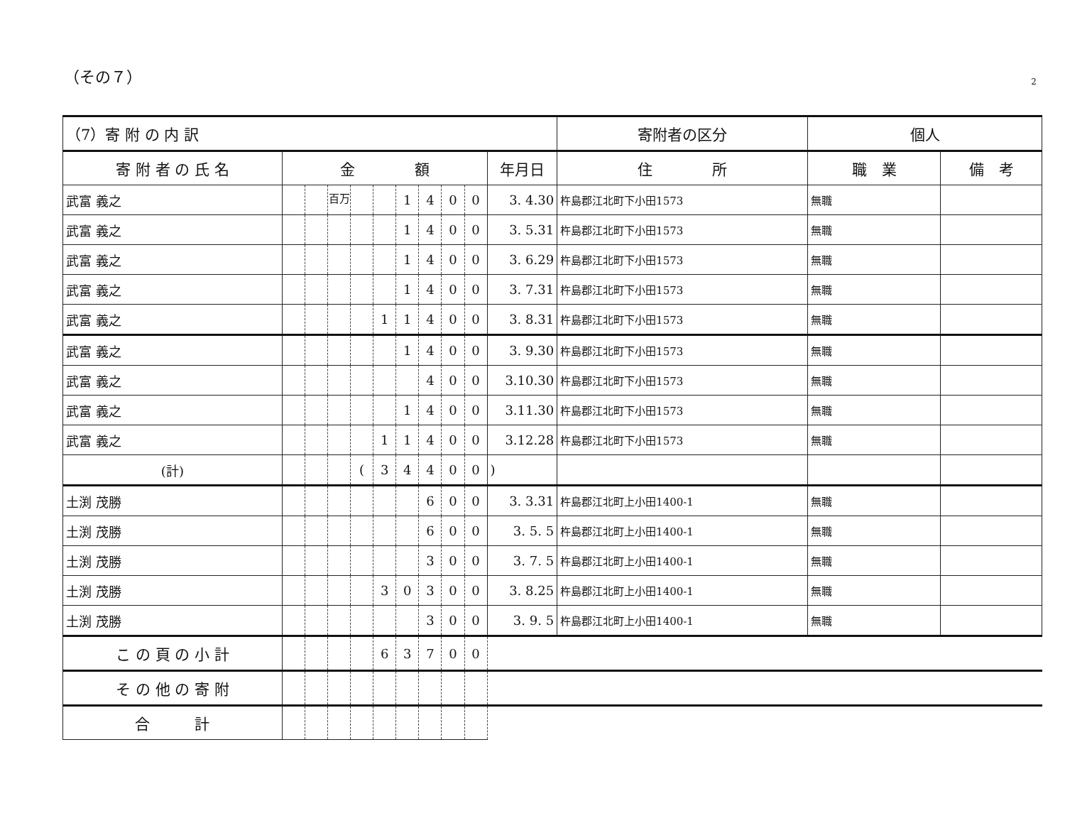（その７） 2
| （7）寄 附 の 内 訳 | | | | | | | | | | | 寄附者の区分 | 個人 | |
| --- | --- | --- | --- | --- | --- | --- | --- | --- | --- | --- | --- | --- | --- |
| 寄 附 者 の 氏 名 | 金 額 | | | | | | | | | 年月日 | 住 所 | 職 業 | 備 考 |
| 武富 義之 | | | <sup>百万</sup> | | | 1 | 4 | 0 | 0 | 3. 4.30 | 杵島郡江北町下小田1573 | 無職 | |
| 武富 義之 | | | | | | 1 | 4 | 0 | 0 | 3. 5.31 | 杵島郡江北町下小田1573 | 無職 | |
| 武富 義之 | | | | | | 1 | 4 | 0 | 0 | 3. 6.29 | 杵島郡江北町下小田1573 | 無職 | |
| 武富 義之 | | | | | | 1 | 4 | 0 | 0 | 3. 7.31 | 杵島郡江北町下小田1573 | 無職 | |
| 武富 義之 | | | | | 1 | 1 | 4 | 0 | 0 | 3. 8.31 | 杵島郡江北町下小田1573 | 無職 | |
| 武富 義之 | | | | | | 1 | 4 | 0 | 0 | 3. 9.30 | 杵島郡江北町下小田1573 | 無職 | |
| 武富 義之 | | | | | | | 4 | 0 | 0 | 3.10.30 | 杵島郡江北町下小田1573 | 無職 | |
| 武富 義之 | | | | | | 1 | 4 | 0 | 0 | 3.11.30 | 杵島郡江北町下小田1573 | 無職 | |
| 武富 義之 | | | | | 1 | 1 | 4 | 0 | 0 | 3.12.28 | 杵島郡江北町下小田1573 | 無職 | |
| (計) | | | | ( | 3 | 4 | 4 | 0 | 0 | ) | | | |
| 土渕 茂勝 | | | | | | | 6 | 0 | 0 | 3. 3.31 | 杵島郡江北町上小田1400-1 | 無職 | |
| 土渕 茂勝 | | | | | | | 6 | 0 | 0 | 3. 5. 5 | 杵島郡江北町上小田1400-1 | 無職 | |
| 土渕 茂勝 | | | | | | | 3 | 0 | 0 | 3. 7. 5 | 杵島郡江北町上小田1400-1 | 無職 | |
| 土渕 茂勝 | | | | | 3 | 0 | 3 | 0 | 0 | 3. 8.25 | 杵島郡江北町上小田1400-1 | 無職 | |
| 土渕 茂勝 | | | | | | | 3 | 0 | 0 | 3. 9. 5 | 杵島郡江北町上小田1400-1 | 無職 | |
| こ の 頁 の 小 計 | | | | | 6 | 3 | 7 | 0 | 0 | | | | |
| そ の 他 の 寄 附 | | | | | | | | | | | | | |
| 合 計 | | | | | | | | | | | | | |